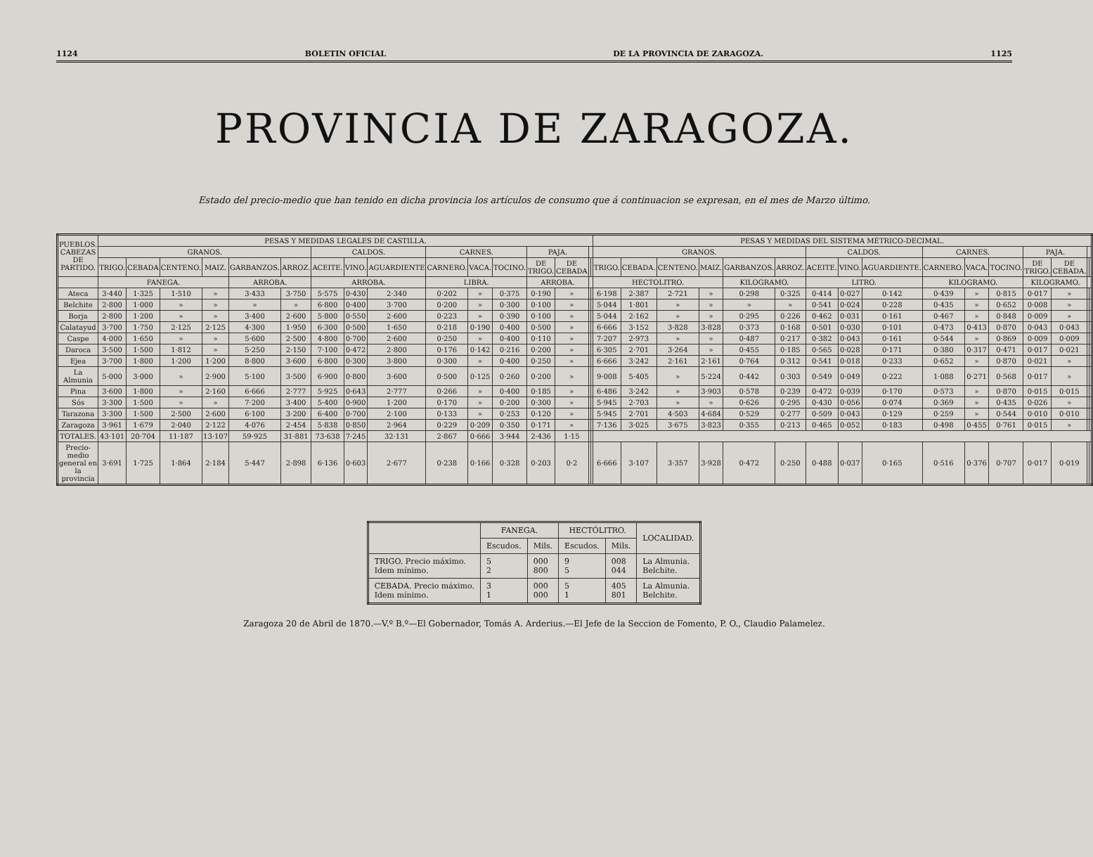1124 BOLETIN OFICIAL DE LA PROVINCIA DE ZARAGOZA. 1125
PROVINCIA DE ZARAGOZA.
Estado del precio-medio que han tenido en dicha provincia los artículos de consumo que á continuacion se expresan, en el mes de Marzo último.
| PUEBLOS. CABEZAS DE PARTIDO. | PESAS Y MEDIDAS LEGALES DE CASTILLA. | | | | | | | | | | | | | | | | PESAS Y MEDIDAS DEL SISTEMA MÉTRICO-DECIMAL. | | | | | | | | | | | | | | | |
| --- | --- | --- | --- | --- | --- | --- | --- | --- | --- | --- | --- | --- | --- | --- | --- | --- | --- | --- | --- | --- | --- | --- | --- | --- | --- | --- | --- | --- | --- | --- | --- | --- |
| | GRANOS. | | | | | | CALDOS. | | | CARNES. | | | PAJA. | | | | GRANOS. | | | | | | CALDOS. | | | CARNES. | | | PAJA. | | | |
| | TRIGO. | CEBADA | CENTENO. | MAIZ. | GARBANZOS. | ARROZ. | ACEITE. | VINO. | AGUARDIENTE | CARNERO. | VACA. | TOCINO. | DE TRIGO. | DE CEBADA | | | TRIGO. | CEBADA. | CENTENO. | MAIZ. | GARBANZOS. | ARROZ. | ACEITE. | VINO. | AGUARDIENTE. | CARNERO. | VACA. | TOCINO. | DE TRIGO. | DE CEBADA. | | |
| | FANEGA. | | | | ARROBA. | | ARROBA. | | | LIBRA. | | | ARROBA. | | | | HECTOLITRO. | | | | KILOGRAMO. | | LITRO. | | | KILOGRAMO. | | | KILOGRAMO. | | | |
| Ateca | 3·440 | 1·325 | 1·510 | » | 3·433 | 3·750 | 5·575 | 0·430 | 2·340 | 0·202 | » | 0·375 | 0·190 | » | | | 6·198 | 2·387 | 2·721 | » | 0·298 | 0·325 | 0·414 | 0·027 | 0·142 | 0·439 | » | 0·815 | 0·017 | » | | |
| Belchite | 2·800 | 1·000 | » | » | » | » | 6·800 | 0·400 | 3·700 | 0·200 | » | 0·300 | 0·100 | » | | | 5·044 | 1·801 | » | » | » | » | 0·541 | 0·024 | 0·228 | 0·435 | » | 0·652 | 0·008 | » | | |
| Borja | 2·800 | 1·200 | » | » | 3·400 | 2·600 | 5·800 | 0·550 | 2·600 | 0·223 | » | 0·390 | 0·100 | » | | | 5·044 | 2·162 | » | » | 0·295 | 0·226 | 0·462 | 0·031 | 0·161 | 0·467 | » | 0·848 | 0·009 | » | | |
| Calatayud | 3·700 | 1·750 | 2·125 | 2·125 | 4·300 | 1·950 | 6·300 | 0·500 | 1·650 | 0·218 | 0·190 | 0·400 | 0·500 | » | | | 6·666 | 3·152 | 3·828 | 3·828 | 0·373 | 0·168 | 0·501 | 0·030 | 0·101 | 0·473 | 0·413 | 0·870 | 0·043 | 0·043 | | |
| Caspe | 4·000 | 1·650 | » | » | 5·600 | 2·500 | 4·800 | 0·700 | 2·600 | 0·250 | » | 0·400 | 0·110 | » | | | 7·207 | 2·973 | » | » | 0·487 | 0·217 | 0·382 | 0·043 | 0·161 | 0·544 | » | 0·869 | 0·009 | 0·009 | | |
| Daroca | 3·500 | 1·500 | 1·812 | » | 5·250 | 2·150 | 7·100 | 0·472 | 2·800 | 0·176 | 0·142 | 0·216 | 0·200 | » | | | 6·305 | 2·701 | 3·264 | » | 0·455 | 0·185 | 0·565 | 0·028 | 0·171 | 0·380 | 0·317 | 0·471 | 0·017 | 0·021 | | |
| Ejea | 3·700 | 1·800 | 1·200 | 1·200 | 8·800 | 3·600 | 6·800 | 0·300 | 3·800 | 0·300 | » | 0·400 | 0·250 | » | | | 6·666 | 3·242 | 2·161 | 2·161 | 0·764 | 0·312 | 0·541 | 0·018 | 0·233 | 0·652 | » | 0·870 | 0·021 | » | | |
| La Almunia | 5·000 | 3·000 | » | 2·900 | 5·100 | 3·500 | 6·900 | 0·800 | 3·600 | 0·500 | 0·125 | 0·260 | 0·200 | » | | | 9·008 | 5·405 | » | 5·224 | 0·442 | 0·303 | 0·549 | 0·049 | 0·222 | 1·088 | 0·271 | 0·568 | 0·017 | » | | |
| Pina | 3·600 | 1·800 | » | 2·160 | 6·666 | 2·777 | 5·925 | 0·643 | 2·777 | 0·266 | » | 0·400 | 0·185 | » | | | 6·486 | 3·242 | » | 3·903 | 0·578 | 0·239 | 0·472 | 0·039 | 0·170 | 0·573 | » | 0·870 | 0·015 | 0·015 | | |
| Sós | 3·300 | 1·500 | » | » | 7·200 | 3·400 | 5·400 | 0·900 | 1·200 | 0·170 | » | 0·200 | 0·300 | » | | | 5·945 | 2·703 | » | » | 0·626 | 0·295 | 0·430 | 0·056 | 0·074 | 0·369 | » | 0·435 | 0·026 | » | | |
| Tarazona | 3·300 | 1·500 | 2·500 | 2·600 | 6·100 | 3·200 | 6·400 | 0·700 | 2·100 | 0·133 | » | 0·253 | 0·120 | » | | | 5·945 | 2·701 | 4·503 | 4·684 | 0·529 | 0·277 | 0·509 | 0·043 | 0·129 | 0·259 | » | 0·544 | 0·010 | 0·010 | | |
| Zaragoza | 3·961 | 1·679 | 2·040 | 2·122 | 4·076 | 2·454 | 5·838 | 0·850 | 2·964 | 0·229 | 0·209 | 0·350 | 0·171 | » | | | 7·136 | 3·025 | 3·675 | 3·823 | 0·355 | 0·213 | 0·465 | 0·052 | 0·183 | 0·498 | 0·455 | 0·761 | 0·015 | » | | |
| TOTALES. | 43·101 | 20·704 | 11·187 | 13·107 | 59·925 | 31·881 | 73·638 | 7·245 | 32·131 | 2·867 | 0·666 | 3·944 | 2·436 | 1·15 | | | | | | | | | | | | | | | | | | |
| Precio-medio general en la provincia | 3·691 | 1·725 | 1·864 | 2·184 | 5·447 | 2·898 | 6·136 | 0·603 | 2·677 | 0·238 | 0·166 | 0·328 | 0·203 | 0·2 | | | 6·666 | 3·107 | 3·357 | 3·928 | 0·472 | 0·250 | 0·488 | 0·037 | 0·165 | 0·516 | 0·376 | 0·707 | 0·017 | 0·019 | | |
| | FANEGA. | | HECTÓLITRO. | | LOCALIDAD. |
| --- | --- | --- | --- | --- | --- |
| | Escudos. | Mils. | Escudos. | Mils. | |
| TRIGO. Precio máximo. Idem mínimo. | 5 2 | 000 800 | 9 5 | 008 044 | La Almunia. Belchite. |
| CEBADA. Precio máximo. Idem mínimo. | 3 1 | 000 000 | 5 1 | 405 801 | La Almunia. Belchite. |
Zaragoza 20 de Abril de 1870.—V.º B.º—El Gobernador, Tomás A. Arderius.—El Jefe de la Seccion de Fomento, P. O., Claudio Palamelez.